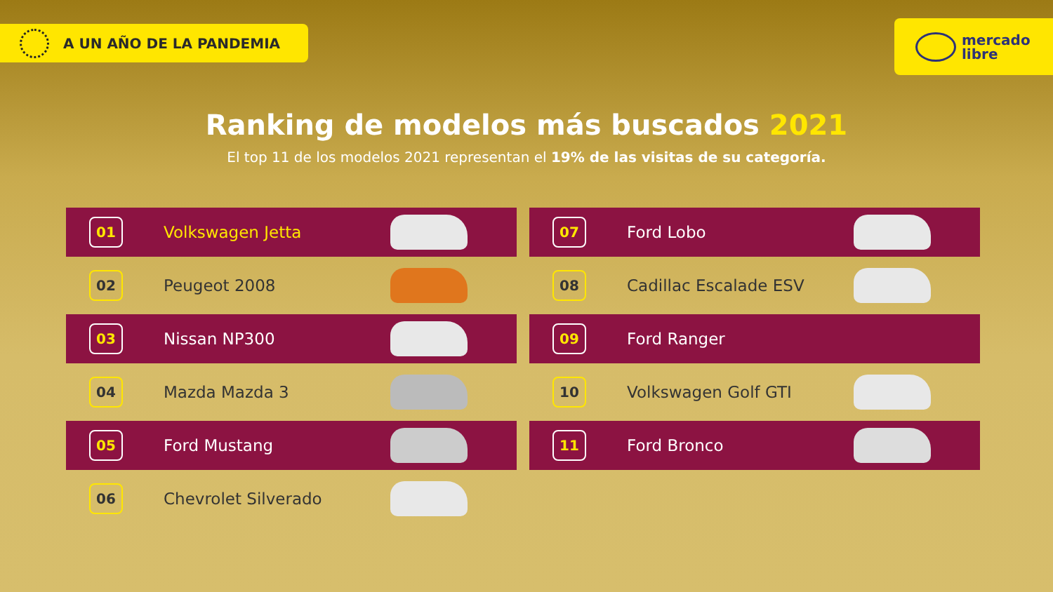A UN AÑO DE LA PANDEMIA
mercado
libre
Ranking de modelos más buscados 2021
El top 11 de los modelos 2021 representan el 19% de las visitas de su categoría.
01
Volkswagen Jetta
02
Peugeot 2008
03
Nissan NP300
04
Mazda Mazda 3
05
Ford Mustang
06
Chevrolet Silverado
07
Ford Lobo
08
Cadillac Escalade ESV
09
Ford Ranger
10
Volkswagen Golf GTI
11
Ford Bronco